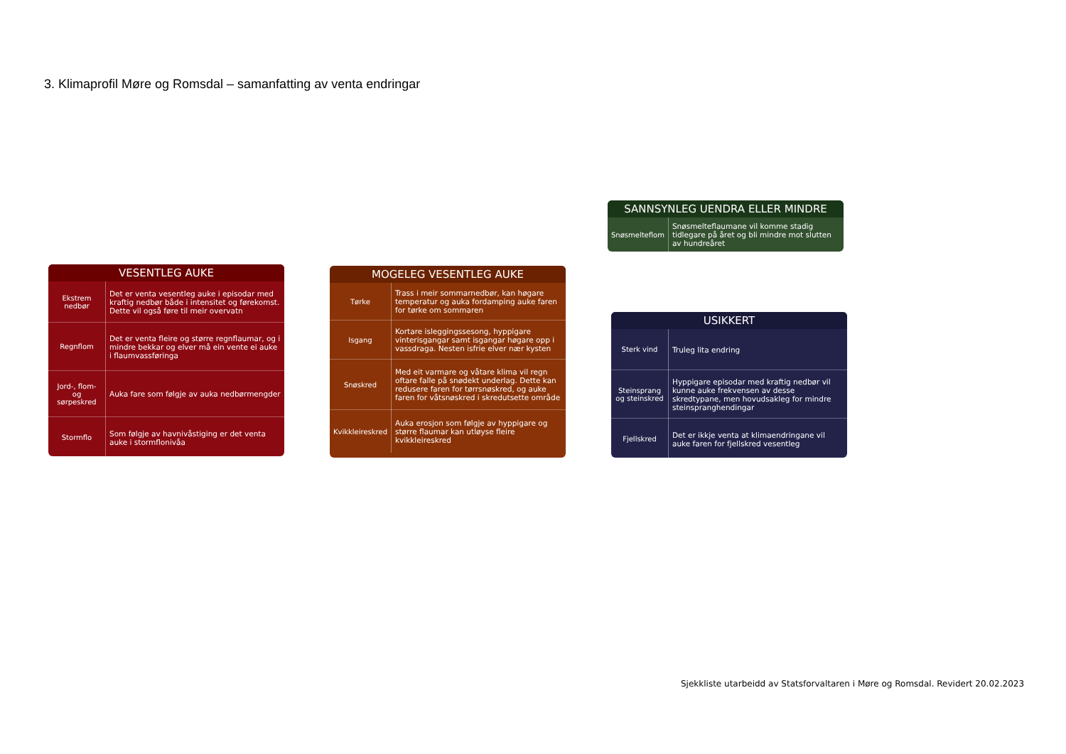3. Klimaprofil Møre og Romsdal – samanfatting av venta endringar
SANNSYNLEG UENDRA ELLER MINDRE
| Snøsmelteflom | Snøsmelteflaumane vil komme stadig tidlegare på året og bli mindre mot slutten av hundreåret |
VESENTLEG AUKE
| Ekstrem nedbør | Det er venta vesentleg auke i episodar med kraftig nedbør både i intensitet og førekomst. Dette vil også føre til meir overvatn |
| Regnflom | Det er venta fleire og større regnflaumar, og i mindre bekkar og elver må ein vente ei auke i flaumvassføringa |
| Jord-, flom- og sørpeskred | Auka fare som følgje av auka nedbørmengder |
| Stormflo | Som følgje av havnivåstiging er det venta auke i stormflonivåa |
MOGELEG VESENTLEG AUKE
| Tørke | Trass i meir sommarnedbør, kan høgare temperatur og auka fordamping auke faren for tørke om sommaren |
| Isgang | Kortare isleggingssesong, hyppigare vinterisgangar samt isgangar høgare opp i vassdraga. Nesten isfrie elver nær kysten |
| Snøskred | Med eit varmare og våtare klima vil regn oftare falle på snødekt underlag. Dette kan redusere faren for tørrsnøskred, og auke faren for våtsnøskred i skredutsette område |
| Kvikkleireskred | Auka erosjon som følgje av hyppigare og større flaumar kan utløyse fleire kvikkleireskred |
USIKKERT
| Sterk vind | Truleg lita endring |
| Steinsprang og steinskred | Hyppigare episodar med kraftig nedbør vil kunne auke frekvensen av desse skredtypane, men hovudsakleg for mindre steinspranghendingar |
| Fjellskred | Det er ikkje venta at klimaendringane vil auke faren for fjellskred vesentleg |
Sjekkliste utarbeidd av Statsforvaltaren i Møre og Romsdal. Revidert 20.02.2023